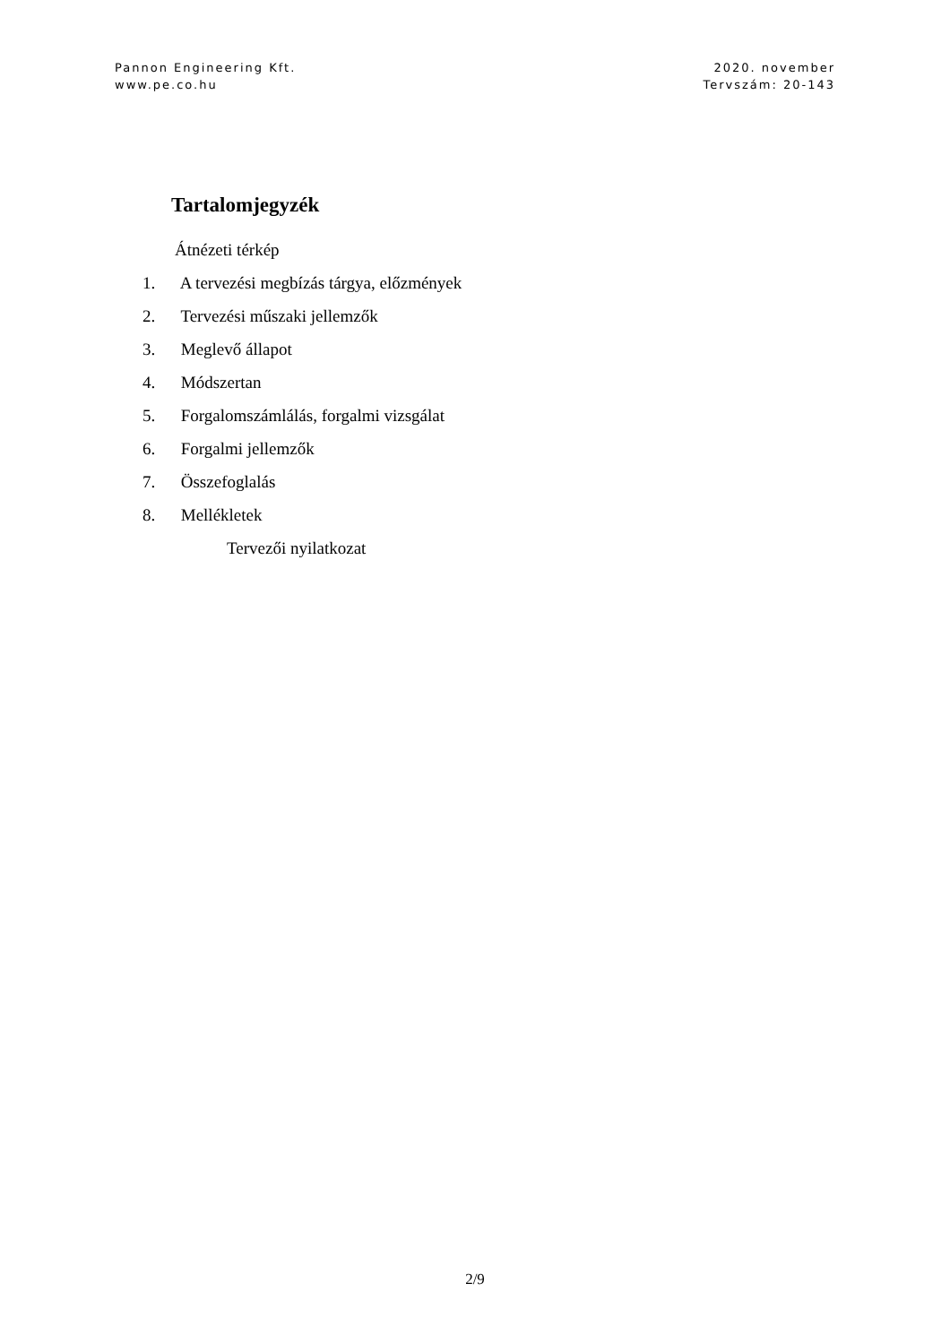Pannon Engineering Kft.
www.pe.co.hu
2020. november
Tervszám: 20-143
Tartalomjegyzék
Átnézeti térkép
1. A tervezési megbízás tárgya, előzmények
2. Tervezési műszaki jellemzők
3. Meglevő állapot
4. Módszertan
5. Forgalomszámlálás, forgalmi vizsgálat
6. Forgalmi jellemzők
7. Összefoglalás
8. Mellékletek
Tervezői nyilatkozat
2/9